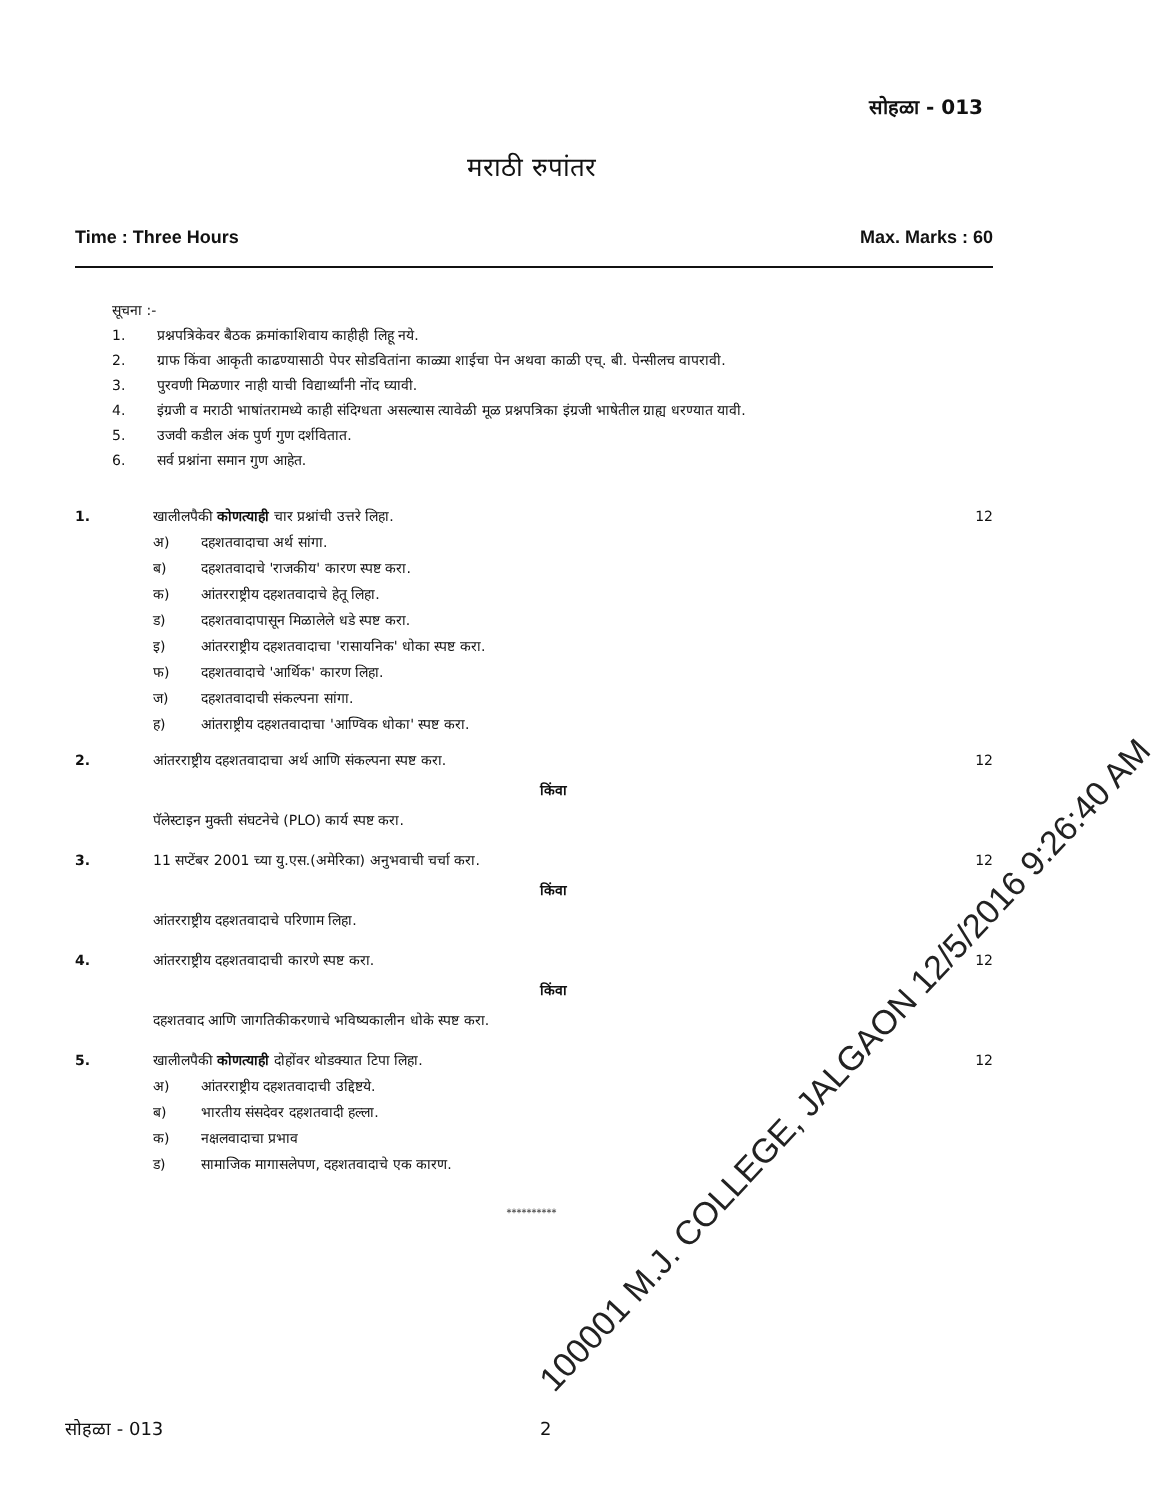सोहळा - 013
मराठी रुपांतर
Time : Three Hours Max. Marks : 60
सूचना :-
1. प्रश्नपत्रिकेवर बैठक क्रमांकाशिवाय काहीही लिहू नये.
2. ग्राफ किंवा आकृती काढण्यासाठी पेपर सोडवितांना काळ्या शाईचा पेन अथवा काळी एच्. बी. पेन्सीलच वापरावी.
3. पुरवणी मिळणार नाही याची विद्यार्थ्यांनी नोंद घ्यावी.
4. इंग्रजी व मराठी भाषांतरामध्ये काही संदिग्धता असल्यास त्यावेळी मूळ प्रश्नपत्रिका इंग्रजी भाषेतील ग्राह्य धरण्यात यावी.
5. उजवी कडील अंक पुर्ण गुण दर्शवितात.
6. सर्व प्रश्नांना समान गुण आहेत.
1. खालीलपैकी कोणत्याही चार प्रश्नांची उत्तरे लिहा.
अ) दहशतवादाचा अर्थ सांगा.
ब) दहशतवादाचे 'राजकीय' कारण स्पष्ट करा.
क) आंतरराष्ट्रीय दहशतवादाचे हेतू लिहा.
ड) दहशतवादापासून मिळालेले धडे स्पष्ट करा.
इ) आंतरराष्ट्रीय दहशतवादाचा 'रासायनिक' धोका स्पष्ट करा.
फ) दहशतवादाचे 'आर्थिक' कारण लिहा.
ज) दहशतवादाची संकल्पना सांगा.
ह) आंतराष्ट्रीय दहशतवादाचा 'आण्विक धोका' स्पष्ट करा.
12
2. आंतरराष्ट्रीय दहशतवादाचा अर्थ आणि संकल्पना स्पष्ट करा.
किंवा
पॅलेस्टाइन मुक्ती संघटनेचे (PLO) कार्य स्पष्ट करा.
12
3. 11 सप्टेंबर 2001 च्या यु.एस.(अमेरिका) अनुभवाची चर्चा करा.
किंवा
आंतरराष्ट्रीय दहशतवादाचे परिणाम लिहा.
12
4. आंतरराष्ट्रीय दहशतवादाची कारणे स्पष्ट करा.
किंवा
दहशतवाद आणि जागतिकीकरणाचे भविष्यकालीन धोके स्पष्ट करा.
12
5. खालीलपैकी कोणत्याही दोहोंवर थोडक्यात टिपा लिहा.
अ) आंतरराष्ट्रीय दहशतवादाची उद्दिष्टये.
ब) भारतीय संसदेवर दहशतवादी हल्ला.
क) नक्षलवादाचा प्रभाव
ड) सामाजिक मागासलेपण, दहशतवादाचे एक कारण.
12
**********
सोहळा - 013 2
100001 M.J. COLLEGE, JALGAON 12/5/2016 9:26:40 AM